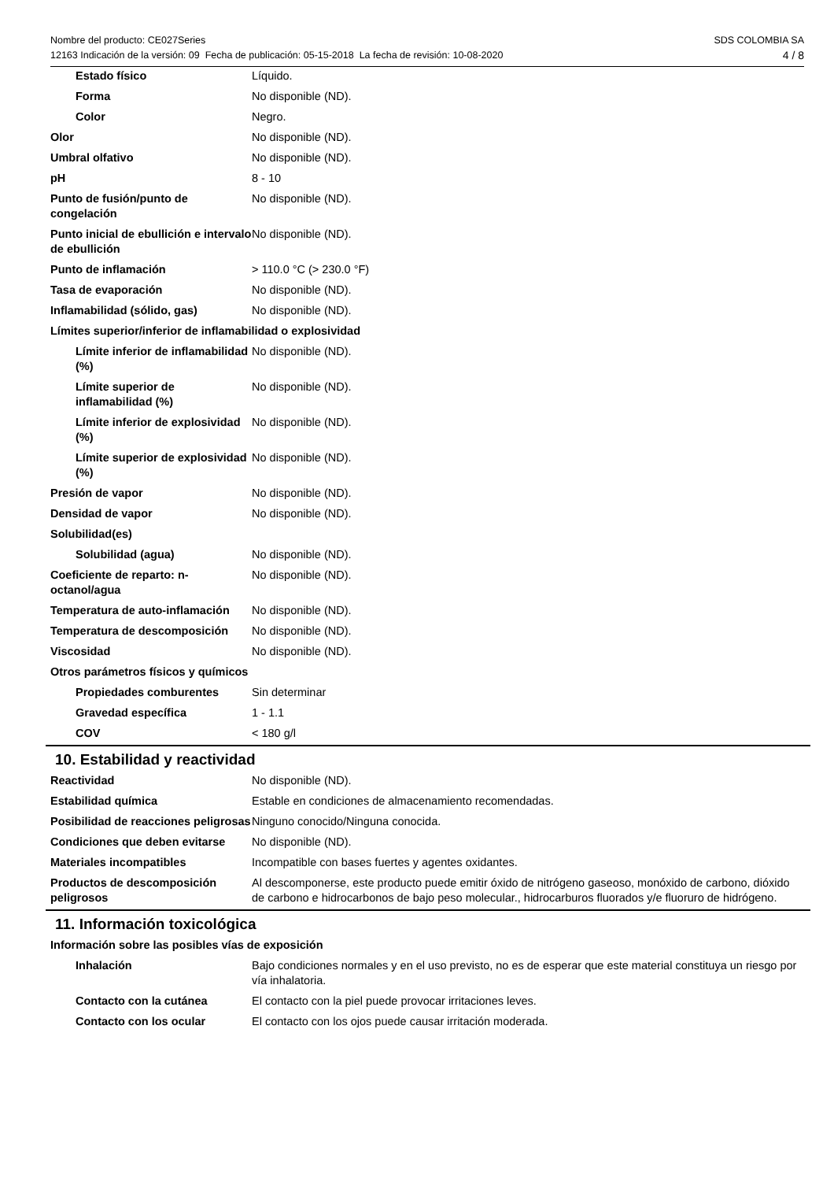Nombre del producto: CE027Series
12163 Indicación de la versión: 09 Fecha de publicación: 05-15-2018 La fecha de revisión: 10-08-2020
SDS COLOMBIA SA
4 / 8
| Estado físico | Líquido. |
| Forma | No disponible (ND). |
| Color | Negro. |
| Olor | No disponible (ND). |
| Umbral olfativo | No disponible (ND). |
| pH | 8 - 10 |
| Punto de fusión/punto de congelación | No disponible (ND). |
| Punto inicial de ebullición e intervalo de ebullición | No disponible (ND). |
| Punto de inflamación | > 110.0 °C (> 230.0 °F) |
| Tasa de evaporación | No disponible (ND). |
| Inflamabilidad (sólido, gas) | No disponible (ND). |
| Límites superior/inferior de inflamabilidad o explosividad | |
| Límite inferior de inflamabilidad (%) | No disponible (ND). |
| Límite superior de inflamabilidad (%) | No disponible (ND). |
| Límite inferior de explosividad (%) | No disponible (ND). |
| Límite superior de explosividad (%) | No disponible (ND). |
| Presión de vapor | No disponible (ND). |
| Densidad de vapor | No disponible (ND). |
| Solubilidad(es) | |
| Solubilidad (agua) | No disponible (ND). |
| Coeficiente de reparto: n-octanol/agua | No disponible (ND). |
| Temperatura de auto-inflamación | No disponible (ND). |
| Temperatura de descomposición | No disponible (ND). |
| Viscosidad | No disponible (ND). |
| Otros parámetros físicos y químicos | |
| Propiedades comburentes | Sin determinar |
| Gravedad específica | 1 - 1.1 |
| COV | < 180 g/l |
10. Estabilidad y reactividad
| Reactividad | No disponible (ND). |
| Estabilidad química | Estable en condiciones de almacenamiento recomendadas. |
| Posibilidad de reacciones peligrosas | Ninguno conocido/Ninguna conocida. |
| Condiciones que deben evitarse | No disponible (ND). |
| Materiales incompatibles | Incompatible con bases fuertes y agentes oxidantes. |
| Productos de descomposición peligrosos | Al descomponerse, este producto puede emitir óxido de nitrógeno gaseoso, monóxido de carbono, dióxido de carbono e hidrocarbonos de bajo peso molecular., hidrocarburos fluorados y/e fluoruro de hidrógeno. |
11. Información toxicológica
| Información sobre las posibles vías de exposición | |
| Inhalación | Bajo condiciones normales y en el uso previsto, no es de esperar que este material constituya un riesgo por vía inhalatoria. |
| Contacto con la cutánea | El contacto con la piel puede provocar irritaciones leves. |
| Contacto con los ocular | El contacto con los ojos puede causar irritación moderada. |